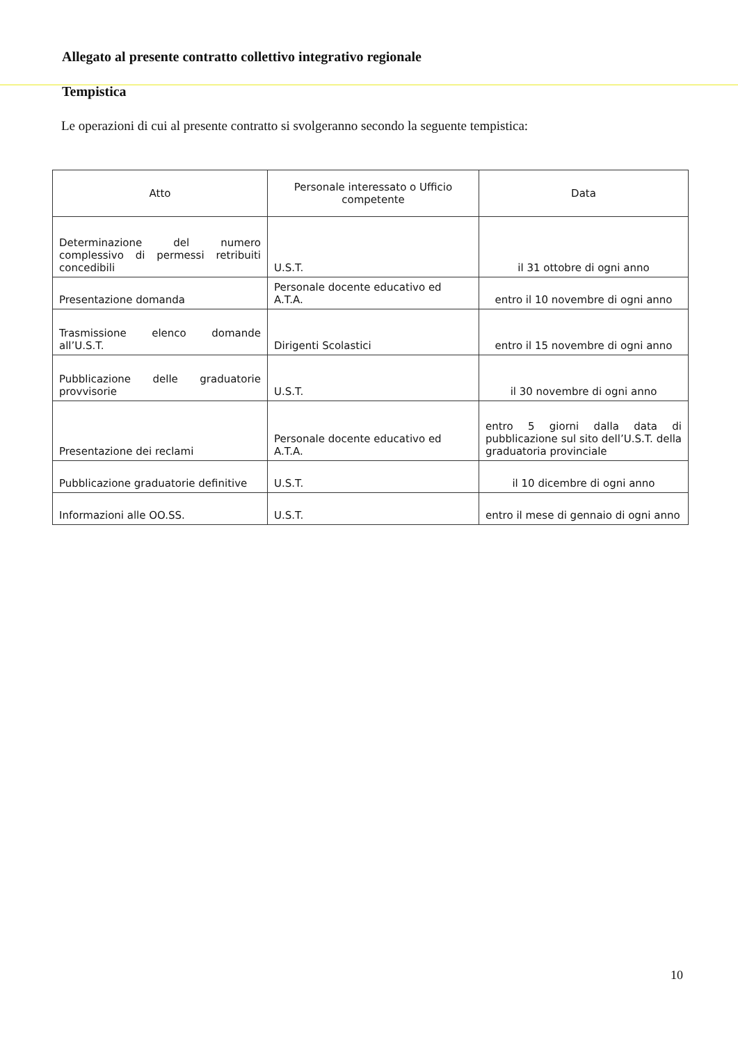Allegato al presente contratto collettivo integrativo regionale
Tempistica
Le operazioni di cui al presente contratto si svolgeranno secondo la seguente tempistica:
| Atto | Personale interessato o Ufficio competente | Data |
| --- | --- | --- |
| Determinazione del numero complessivo di permessi retribuiti concedibili | U.S.T. | il 31 ottobre di ogni anno |
| Presentazione domanda | Personale docente educativo ed A.T.A. | entro il 10 novembre di ogni anno |
| Trasmissione elenco domande all’U.S.T. | Dirigenti Scolastici | entro il 15 novembre di ogni anno |
| Pubblicazione delle graduatorie provvisorie | U.S.T. | il 30 novembre di ogni anno |
| Presentazione dei reclami | Personale docente educativo ed A.T.A. | entro 5 giorni dalla data di pubblicazione sul sito dell’U.S.T. della graduatoria provinciale |
| Pubblicazione graduatorie definitive | U.S.T. | il 10 dicembre di ogni anno |
| Informazioni alle OO.SS. | U.S.T. | entro il mese di gennaio di ogni anno |
10